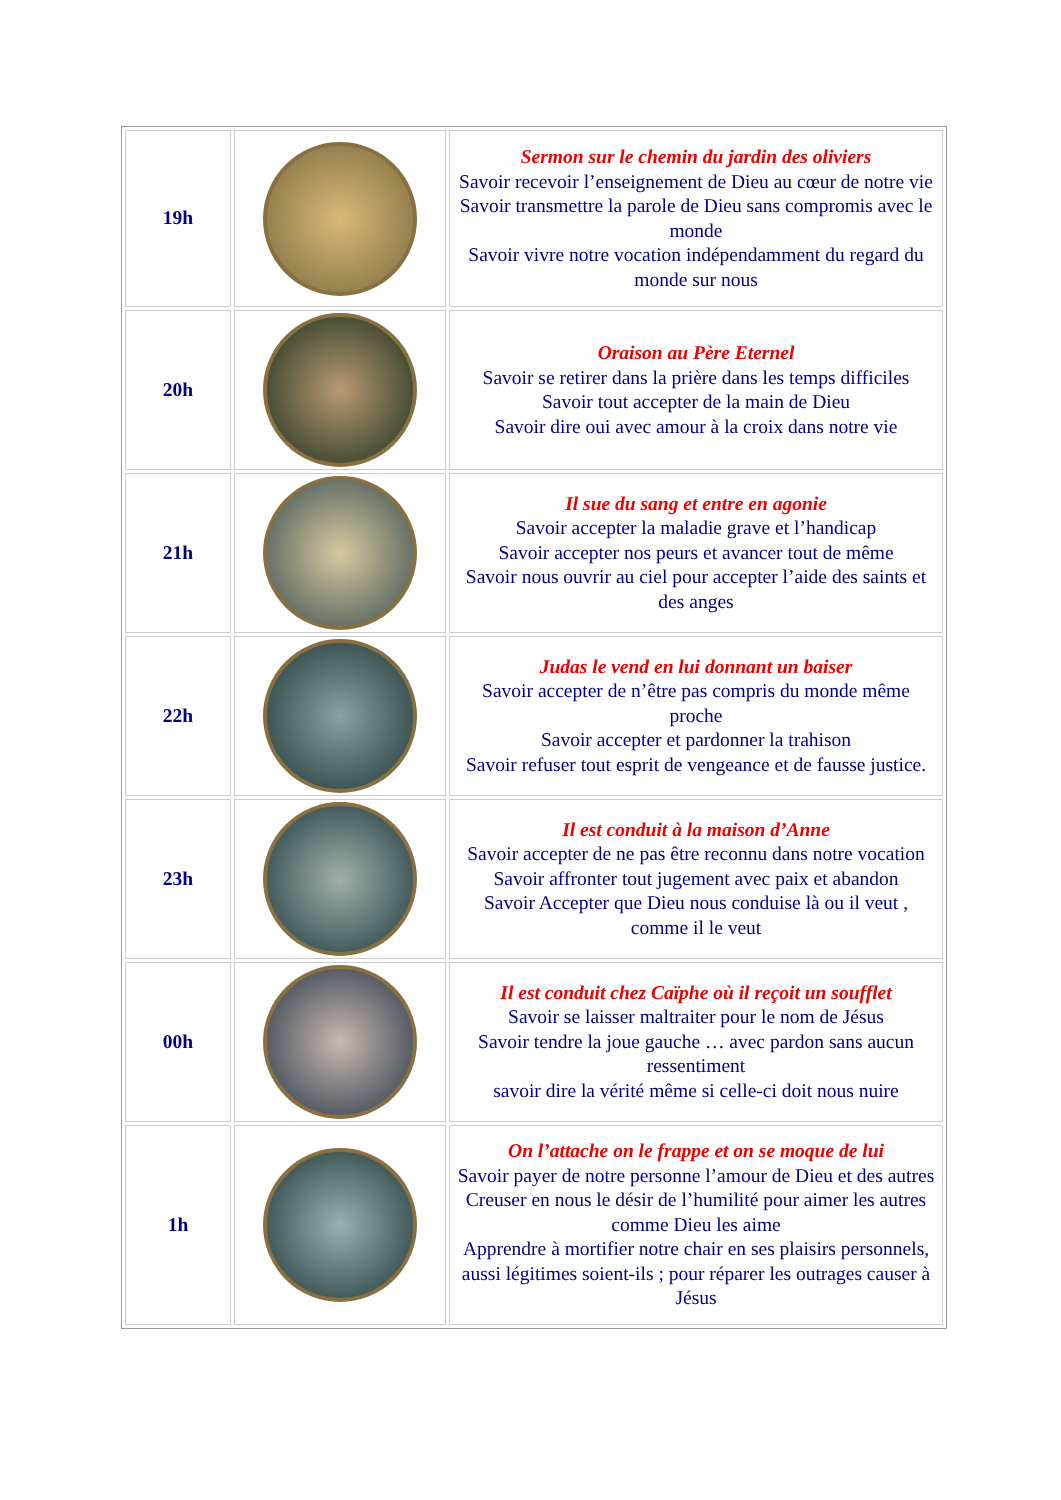| 19h | | Sermon sur le chemin du jardin des oliviers Savoir recevoir l’enseignement de Dieu au cœur de notre vie Savoir transmettre la parole de Dieu sans compromis avec le monde Savoir vivre notre vocation indépendamment du regard du monde sur nous |
| 20h | | Oraison au Père Eternel Savoir se retirer dans la prière dans les temps difficiles Savoir tout accepter de la main de Dieu Savoir dire oui avec amour à la croix dans notre vie |
| 21h | | Il sue du sang et entre en agonie Savoir accepter la maladie grave et l’handicap Savoir accepter nos peurs et avancer tout de même Savoir nous ouvrir au ciel pour accepter l’aide des saints et des anges |
| 22h | | Judas le vend en lui donnant un baiser Savoir accepter de n’être pas compris du monde même proche Savoir accepter et pardonner la trahison Savoir refuser tout esprit de vengeance et de fausse justice. |
| 23h | | Il est conduit à la maison d’Anne Savoir accepter de ne pas être reconnu dans notre vocation Savoir affronter tout jugement avec paix et abandon Savoir Accepter que Dieu nous conduise là ou il veut , comme il le veut |
| 00h | | Il est conduit chez Caïphe où il reçoit un soufflet Savoir se laisser maltraiter pour le nom de Jésus Savoir tendre la joue gauche … avec pardon sans aucun ressentiment savoir dire la vérité même si celle-ci doit nous nuire |
| 1h | | On l’attache on le frappe et on se moque de lui Savoir payer de notre personne l’amour de Dieu et des autres Creuser en nous le désir de l’humilité pour aimer les autres comme Dieu les aime Apprendre à mortifier notre chair en ses plaisirs personnels, aussi légitimes soient-ils ; pour réparer les outrages causer à Jésus |